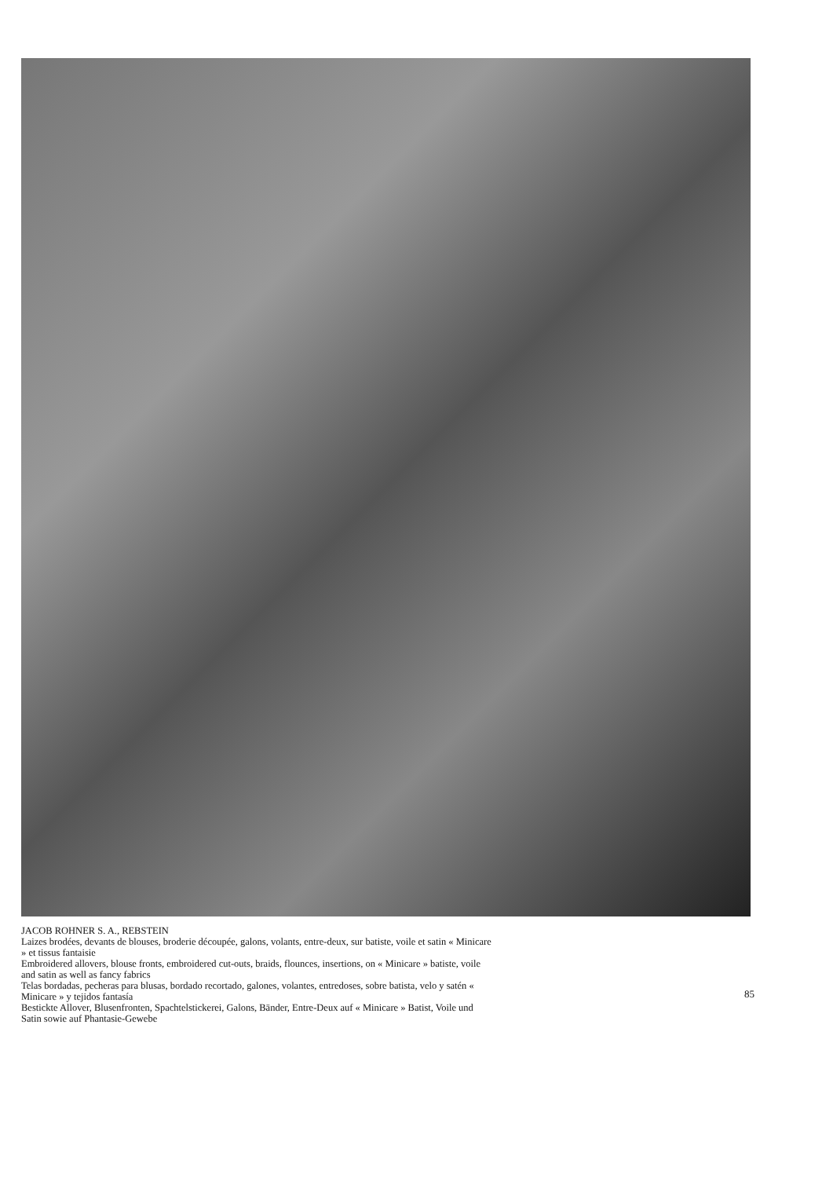JACOB ROHNER S. A., REBSTEIN
Laizes brodées, devants de blouses, broderie découpée, galons, volants, entre-deux, sur batiste, voile et satin « Minicare » et tissus fantaisie
Embroidered allovers, blouse fronts, embroidered cut-outs, braids, flounces, insertions, on « Minicare » batiste, voile and satin as well as fancy fabrics
Telas bordadas, pecheras para blusas, bordado recortado, galones, volantes, entredoses, sobre batista, velo y satén « Minicare » y tejidos fantasía
Bestickte Allover, Blusenfronten, Spachtelstickerei, Galons, Bänder, Entre-Deux auf « Minicare » Batist, Voile und Satin sowie auf Phantasie-Gewebe
85